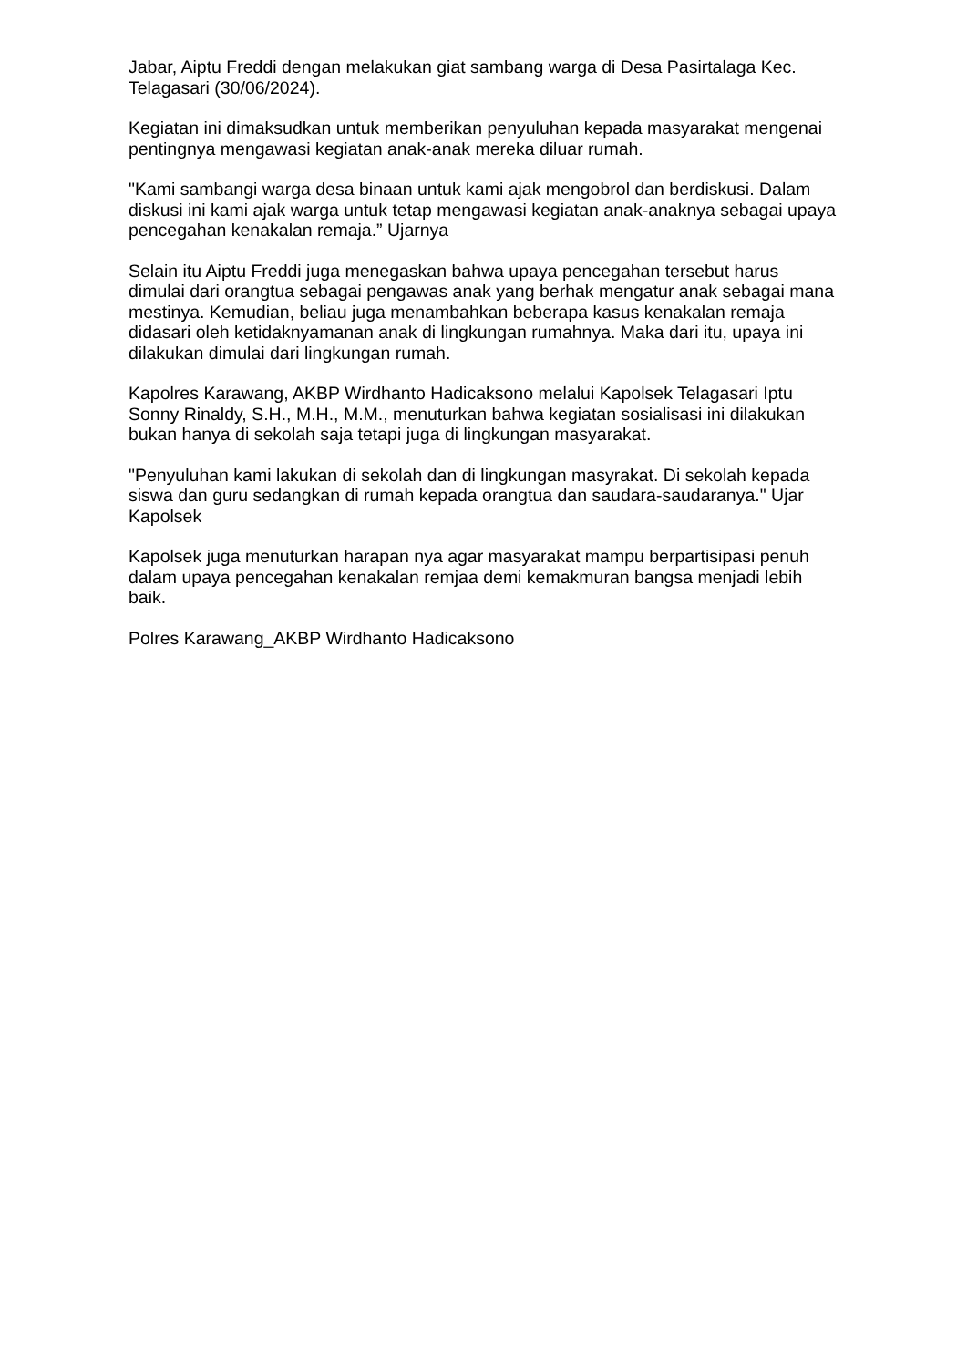Jabar, Aiptu Freddi dengan melakukan giat sambang warga di Desa Pasirtalaga Kec. Telagasari (30/06/2024).
Kegiatan ini dimaksudkan untuk memberikan penyuluhan kepada masyarakat mengenai pentingnya mengawasi kegiatan anak-anak mereka diluar rumah.
"Kami sambangi warga desa binaan untuk kami ajak mengobrol dan berdiskusi. Dalam diskusi ini kami ajak warga untuk tetap mengawasi kegiatan anak-anaknya sebagai upaya pencegahan kenakalan remaja.” Ujarnya
Selain itu Aiptu Freddi juga menegaskan bahwa upaya pencegahan tersebut harus dimulai dari orangtua sebagai pengawas anak yang berhak mengatur anak sebagai mana mestinya. Kemudian, beliau juga menambahkan beberapa kasus kenakalan remaja didasari oleh ketidaknyamanan anak di lingkungan rumahnya. Maka dari itu, upaya ini dilakukan dimulai dari lingkungan rumah.
Kapolres Karawang, AKBP Wirdhanto Hadicaksono melalui Kapolsek Telagasari Iptu Sonny Rinaldy, S.H., M.H., M.M., menuturkan bahwa kegiatan sosialisasi ini dilakukan bukan hanya di sekolah saja tetapi juga di lingkungan masyarakat.
"Penyuluhan kami lakukan di sekolah dan di lingkungan masyrakat. Di sekolah kepada siswa dan guru sedangkan di rumah kepada orangtua dan saudara-saudaranya." Ujar Kapolsek
Kapolsek juga menuturkan harapan nya agar masyarakat mampu berpartisipasi penuh dalam upaya pencegahan kenakalan remjaa demi kemakmuran bangsa menjadi lebih baik.
Polres Karawang_AKBP Wirdhanto Hadicaksono